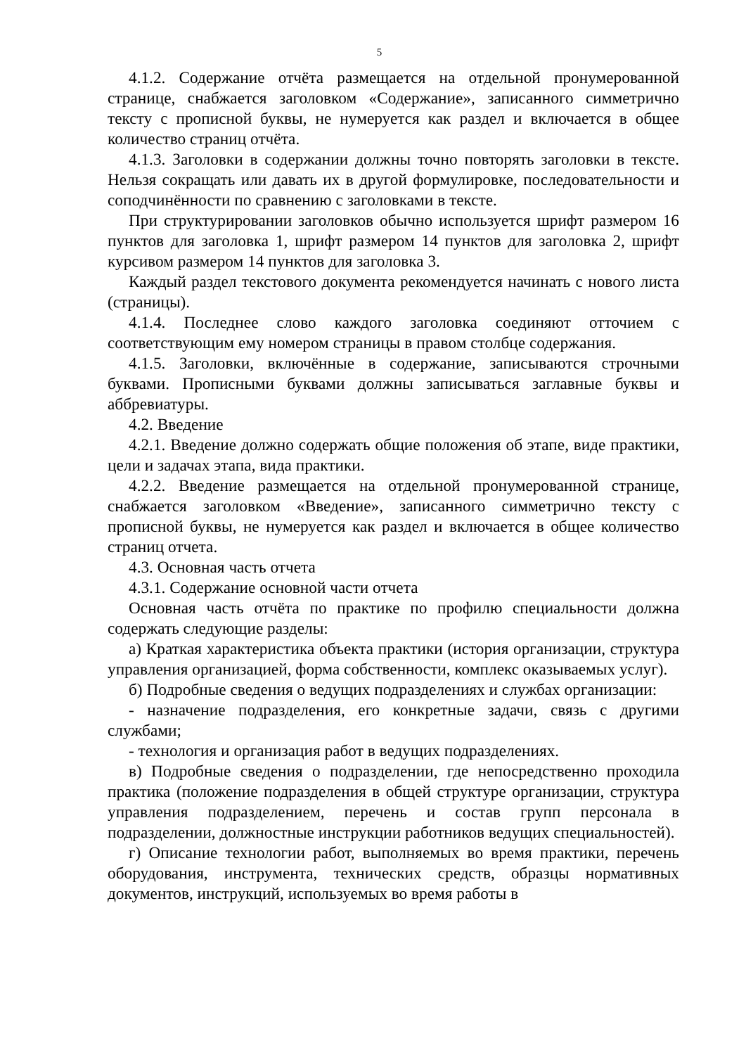5
4.1.2. Содержание отчёта размещается на отдельной пронумерованной странице, снабжается заголовком «Содержание», записанного симметрично тексту с прописной буквы, не нумеруется как раздел и включается в общее количество страниц отчёта.
4.1.3. Заголовки в содержании должны точно повторять заголовки в тексте. Нельзя сокращать или давать их в другой формулировке, последовательности и соподчинённости по сравнению с заголовками в тексте.
При структурировании заголовков обычно используется шрифт размером 16 пунктов для заголовка 1, шрифт размером 14 пунктов для заголовка 2, шрифт курсивом размером 14 пунктов для заголовка 3.
Каждый раздел текстового документа рекомендуется начинать с нового листа (страницы).
4.1.4. Последнее слово каждого заголовка соединяют отточием с соответствующим ему номером страницы в правом столбце содержания.
4.1.5. Заголовки, включённые в содержание, записываются строчными буквами. Прописными буквами должны записываться заглавные буквы и аббревиатуры.
4.2. Введение
4.2.1. Введение должно содержать общие положения об этапе, виде практики, цели и задачах этапа, вида практики.
4.2.2. Введение размещается на отдельной пронумерованной странице, снабжается заголовком «Введение», записанного симметрично тексту с прописной буквы, не нумеруется как раздел и включается в общее количество страниц отчета.
4.3. Основная часть отчета
4.3.1. Содержание основной части отчета
Основная часть отчёта по практике по профилю специальности должна содержать следующие разделы:
а) Краткая характеристика объекта практики (история организации, структура управления организацией, форма собственности, комплекс оказываемых услуг).
б) Подробные сведения о ведущих подразделениях и службах организации:
- назначение подразделения, его конкретные задачи, связь с другими службами;
- технология и организация работ в ведущих подразделениях.
в) Подробные сведения о подразделении, где непосредственно проходила практика (положение подразделения в общей структуре организации, структура управления подразделением, перечень и состав групп персонала в подразделении, должностные инструкции работников ведущих специальностей).
г) Описание технологии работ, выполняемых во время практики, перечень оборудования, инструмента, технических средств, образцы нормативных документов, инструкций, используемых во время работы в